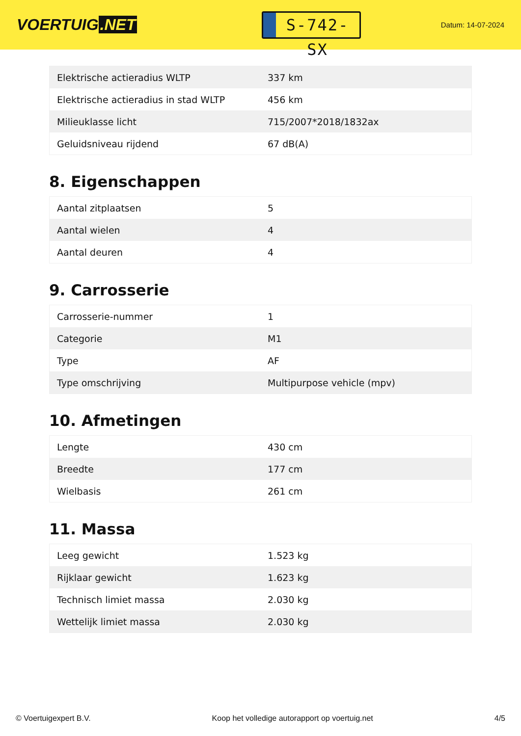VOERTUIG.NET
S-742-SX
Datum: 14-07-2024
| Elektrische actieradius WLTP | 337 km |
| Elektrische actieradius in stad WLTP | 456 km |
| Milieuklasse licht | 715/2007*2018/1832ax |
| Geluidsniveau rijdend | 67 dB(A) |
8. Eigenschappen
| Aantal zitplaatsen | 5 |
| Aantal wielen | 4 |
| Aantal deuren | 4 |
9. Carrosserie
| Carrosserie-nummer | 1 |
| Categorie | M1 |
| Type | AF |
| Type omschrijving | Multipurpose vehicle (mpv) |
10. Afmetingen
| Lengte | 430 cm |
| Breedte | 177 cm |
| Wielbasis | 261 cm |
11. Massa
| Leeg gewicht | 1.523 kg |
| Rijklaar gewicht | 1.623 kg |
| Technisch limiet massa | 2.030 kg |
| Wettelijk limiet massa | 2.030 kg |
© Voertuigexpert B.V. Koop het volledige autorapport op voertuig.net 4/5